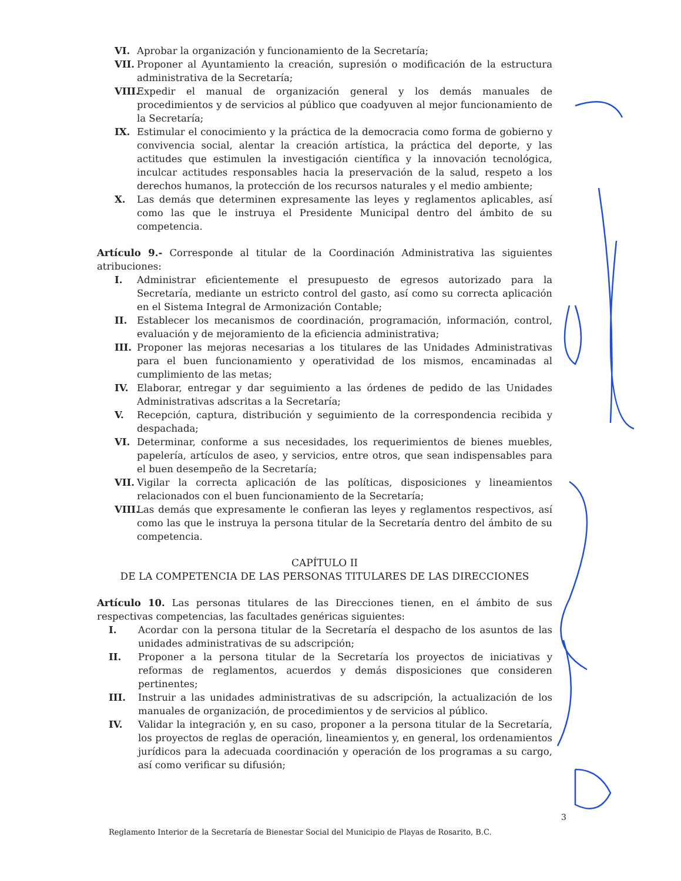VI. Aprobar la organización y funcionamiento de la Secretaría;
VII. Proponer al Ayuntamiento la creación, supresión o modificación de la estructura administrativa de la Secretaría;
VIII. Expedir el manual de organización general y los demás manuales de procedimientos y de servicios al público que coadyuven al mejor funcionamiento de la Secretaría;
IX. Estimular el conocimiento y la práctica de la democracia como forma de gobierno y convivencia social, alentar la creación artística, la práctica del deporte, y las actitudes que estimulen la investigación científica y la innovación tecnológica, inculcar actitudes responsables hacia la preservación de la salud, respeto a los derechos humanos, la protección de los recursos naturales y el medio ambiente;
X. Las demás que determinen expresamente las leyes y reglamentos aplicables, así como las que le instruya el Presidente Municipal dentro del ámbito de su competencia.
Artículo 9.- Corresponde al titular de la Coordinación Administrativa las siguientes atribuciones:
I. Administrar eficientemente el presupuesto de egresos autorizado para la Secretaría, mediante un estricto control del gasto, así como su correcta aplicación en el Sistema Integral de Armonización Contable;
II. Establecer los mecanismos de coordinación, programación, información, control, evaluación y de mejoramiento de la eficiencia administrativa;
III. Proponer las mejoras necesarias a los titulares de las Unidades Administrativas para el buen funcionamiento y operatividad de los mismos, encaminadas al cumplimiento de las metas;
IV. Elaborar, entregar y dar seguimiento a las órdenes de pedido de las Unidades Administrativas adscritas a la Secretaría;
V. Recepción, captura, distribución y seguimiento de la correspondencia recibida y despachada;
VI. Determinar, conforme a sus necesidades, los requerimientos de bienes muebles, papelería, artículos de aseo, y servicios, entre otros, que sean indispensables para el buen desempeño de la Secretaría;
VII. Vigilar la correcta aplicación de las políticas, disposiciones y lineamientos relacionados con el buen funcionamiento de la Secretaría;
VIII. Las demás que expresamente le confieran las leyes y reglamentos respectivos, así como las que le instruya la persona titular de la Secretaría dentro del ámbito de su competencia.
CAPÍTULO II
DE LA COMPETENCIA DE LAS PERSONAS TITULARES DE LAS DIRECCIONES
Artículo 10. Las personas titulares de las Direcciones tienen, en el ámbito de sus respectivas competencias, las facultades genéricas siguientes:
I. Acordar con la persona titular de la Secretaría el despacho de los asuntos de las unidades administrativas de su adscripción;
II. Proponer a la persona titular de la Secretaría los proyectos de iniciativas y reformas de reglamentos, acuerdos y demás disposiciones que consideren pertinentes;
III. Instruir a las unidades administrativas de su adscripción, la actualización de los manuales de organización, de procedimientos y de servicios al público.
IV. Validar la integración y, en su caso, proponer a la persona titular de la Secretaría, los proyectos de reglas de operación, lineamientos y, en general, los ordenamientos jurídicos para la adecuada coordinación y operación de los programas a su cargo, así como verificar su difusión;
3
Reglamento Interior de la Secretaría de Bienestar Social del Municipio de Playas de Rosarito, B.C.